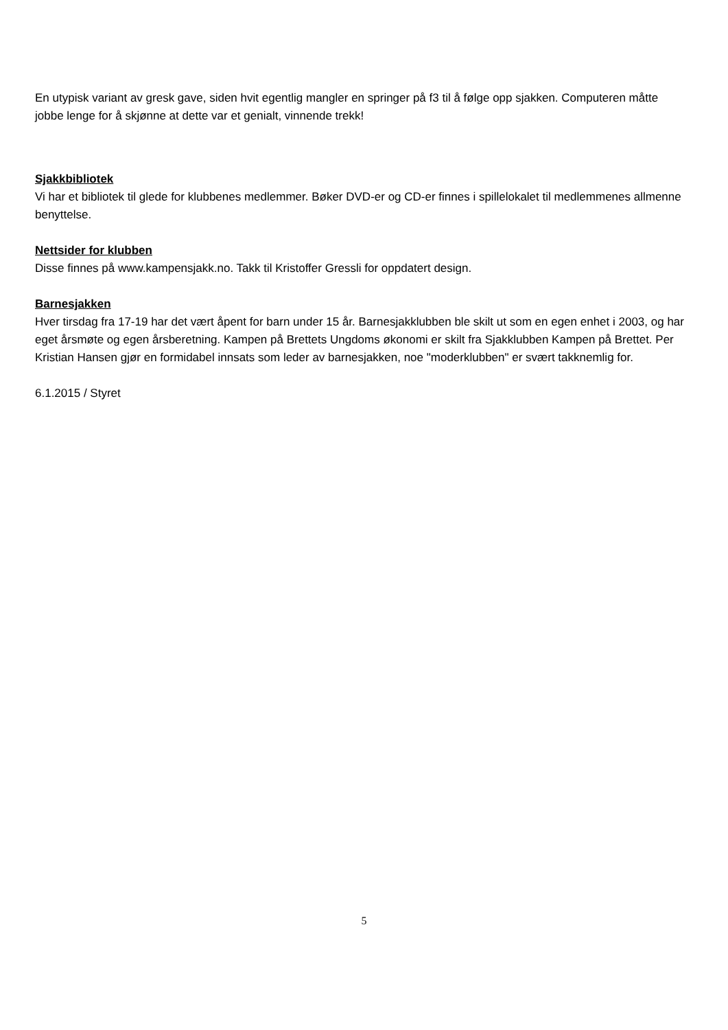En utypisk variant av gresk gave, siden hvit egentlig mangler en springer på f3 til å følge opp sjakken. Computeren måtte jobbe lenge for å skjønne at dette var et genialt, vinnende trekk!
Sjakkbibliotek
Vi har et bibliotek til glede for klubbenes medlemmer. Bøker DVD-er og CD-er finnes i spillelokalet til medlemmenes allmenne benyttelse.
Nettsider for klubben
Disse finnes på www.kampensjakk.no. Takk til Kristoffer Gressli for oppdatert design.
Barnesjakken
Hver tirsdag fra 17-19 har det vært åpent for barn under 15 år. Barnesjakklubben ble skilt ut som en egen enhet i 2003, og har eget årsmøte og egen årsberetning. Kampen på Brettets Ungdoms økonomi er skilt fra Sjakklubben Kampen på Brettet. Per Kristian Hansen gjør en formidabel innsats som leder av barnesjakken, noe "moderklubben" er svært takknemlig for.
6.1.2015 / Styret
5